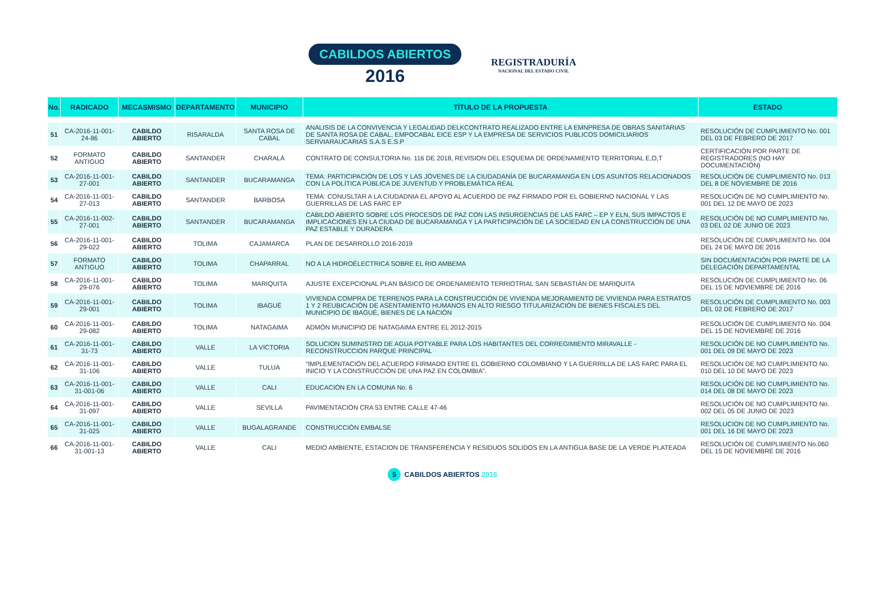CABILDOS ABIERTOS
2016
REGISTRADURÍA
NACIONAL DEL ESTADO CIVIL
| No. | RADICADO | MECASMISMO | DEPARTAMENTO | MUNICIPIO | TÍTULO DE LA PROPUESTA | ESTADO |
| --- | --- | --- | --- | --- | --- | --- |
| 51 | CA-2016-11-001-24-86 | CABILDO ABIERTO | RISARALDA | SANTA ROSA DE CABAL | ANALISIS DE LA CONVIVENCIA Y LEGALIDAD DELKCONTRATO REALIZADO ENTRE LA EMNPRESA DE OBRAS SANITARIAS DE SANTA ROSA DE CABAL, EMPOCABAL EICE ESP Y LA EMPRESA DE SERVICIOS PUBLICOS DOMICILIARIOS SERVIARAUCARIAS S.A.S E.S.P | RESOLUCIÓN DE CUMPLIMIENTO No. 001 DEL 03 DE FEBRERO DE 2017 |
| 52 | FORMATO ANTIGUO | CABILDO ABIERTO | SANTANDER | CHARALÁ | CONTRATO DE CONSULTORIA No. 116 DE 2018, REVISION DEL ESQUEMA DE ORDENAMIENTO TERRITORIAL E,O,T | CERTIFICACIÓN POR PARTE DE REGISTRADORES (NO HAY DOCUMENTACIÓN) |
| 53 | CA-2016-11-001-27-001 | CABILDO ABIERTO | SANTANDER | BUCARAMANGA | TEMA: PARTICIPACIÓN DE LOS Y LAS JÓVENES DE LA CIUDADANÍA DE BUCARAMANGA EN LOS ASUNTOS RELACIONADOS CON LA POLÍTICA PÚBLICA DE JUVENTUD Y PROBLEMÁTICA REAL | RESOLUCIÓN DE CUMPLIMIENTO No. 013 DEL 8 DE NOVIEMBRE DE 2016 |
| 54 | CA-2016-11-001-27-013 | CABILDO ABIERTO | SANTANDER | BARBOSA | TEMA: CONUSLTAR A LA CIUDADNIA EL APOYO AL ACUERDO DE PAZ FIRMADO POR EL GOBIERNO NACIONAL Y LAS GUERRILLAS DE LAS FARC EP | RESOLUCIÓN DE NO CUMPLIMIENTO No. 001 DEL 12 DE MAYO DE 2023 |
| 55 | CA-2016-11-002-27-001 | CABILDO ABIERTO | SANTANDER | BUCARAMANGA | CABILDO ABIERTO SOBRE LOS PROCESOS DE PAZ CON LAS INSURGENCIAS DE LAS FARC – EP Y ELN, SUS IMPACTOS E IMPLICACIONES EN LA CIUDAD DE BUCARAMANGA Y LA PARTICIPACIÓN DE LA SOCIEDAD EN LA CONSTRUCCIÓN DE UNA PAZ ESTABLE Y DURADERA | RESOLUCIÓN DE NO CUMPLIMIENTO No. 03 DEL 02 DE JUNIO DE 2023 |
| 56 | CA-2016-11-001-29-022 | CABILDO ABIERTO | TOLIMA | CAJAMARCA | PLAN DE DESARROLLO 2016-2019 | RESOLUCIÓN DE CUMPLIMIENTO No. 004 DEL 24 DE MAYO DE 2016 |
| 57 | FORMATO ANTIGUO | CABILDO ABIERTO | TOLIMA | CHAPARRAL | NO A LA HIDROÉLECTRICA SOBRE EL RIO AMBEMA | SIN DOCUMENTACIÓN POR PARTE DE LA DELEGACIÓN DEPARTAMENTAL |
| 58 | CA-2016-11-001-29-076 | CABILDO ABIERTO | TOLIMA | MARIQUITA | AJUSTE EXCEPCIONAL PLAN BÁSICO DE ORDENAMIENTO TERRIOTRIAL SAN SEBASTIÁN DE MARIQUITA | RESOLUCIÓN DE CUMPLIMIENTO No. 06 DEL 15 DE NOVIEMBRE DE 2016 |
| 59 | CA-2016-11-001-29-001 | CABILDO ABIERTO | TOLIMA | IBAGUÉ | VIVIENDA COMPRA DE TERRENOS PARA LA CONSTRUCCIÓN DE VIVIENDA MEJORAMIENTO DE VIVIENDA PARA ESTRATOS 1 Y 2 REUBICACIÓN DE ASENTAMIENTO HUMANOS EN ALTO RIESGO TITULARIZACIÓN DE BIENES FISCALES DEL MUNICIPIO DE IBAGUÉ, BIENES DE LA NACIÓN | RESOLUCIÓN DE CUMPLIMIENTO No. 003 DEL 02 DE FEBRERO DE 2017 |
| 60 | CA-2016-11-001-29-082 | CABILDO ABIERTO | TOLIMA | NATAGAIMA | ADMÓN MUNICIPIO DE NATAGAIMA ENTRE EL 2012-2015 | RESOLUCIÓN DE CUMPLIMIENTO No. 004 DEL 15 DE NOVIEMBRE DE 2016 |
| 61 | CA-2016-11-001-31-73 | CABILDO ABIERTO | VALLE | LA VICTORIA | SOLUCION SUMINISTRO DE AGUA POTYABLE PARA LOS HABITANTES DEL CORREGIMIENTO MIRAVALLE - RECONSTRUCCION PARQUE PRINCIPAL | RESOLUCIÓN DE NO CUMPLIMIENTO No. 001 DEL 09 DE MAYO DE 2023 |
| 62 | CA-2016-11-001-31-106 | CABILDO ABIERTO | VALLE | TULUA | “IMPLEMENTACIÓN DEL ACUERDO FIRMADO ENTRE EL GOBIERNO COLOMBIANO Y LA GUERRILLA DE LAS FARC PARA EL INICIO Y LA CONSTRUCCIÓN DE UNA PAZ EN COLOMBIA”. | RESOLUCIÓN DE NO CUMPLIMIENTO No. 010 DEL 10 DE MAYO DE 2023 |
| 63 | CA-2016-11-001-31-001-06 | CABILDO ABIERTO | VALLE | CALI | EDUCACIÓN EN LA COMUNA No. 6 | RESOLUCIÓN DE NO CUMPLIMIENTO No. 014 DEL 08 DE MAYO DE 2023 |
| 64 | CA-2016-11-001-31-097 | CABILDO ABIERTO | VALLE | SEVILLA | PAVIMENTACIÓN CRA 53 ENTRE CALLE 47-46 | RESOLUCIÓN DE NO CUMPLIMIENTO No. 002 DEL 05 DE JUNIO DE 2023 |
| 65 | CA-2016-11-001-31-025 | CABILDO ABIERTO | VALLE | BUGALAGRANDE | CONSTRUCCIÓN EMBALSE | RESOLUCION DE NO CUMPLIMIENTO No. 001 DEL 16 DE MAYO DE 2023 |
| 66 | CA-2016-11-001-31-001-13 | CABILDO ABIERTO | VALLE | CALI | MEDIO AMBIENTE, ESTACION DE TRANSFERENCIA Y RESIDUOS SOLIDOS EN LA ANTIGUA BASE DE LA VERDE PLATEADA | RESOLUCIÓN DE CUMPLIMIENTO No.060 DEL 15 DE NOVIEMBRE DE 2016 |
5 CABILDOS ABIERTOS 2016